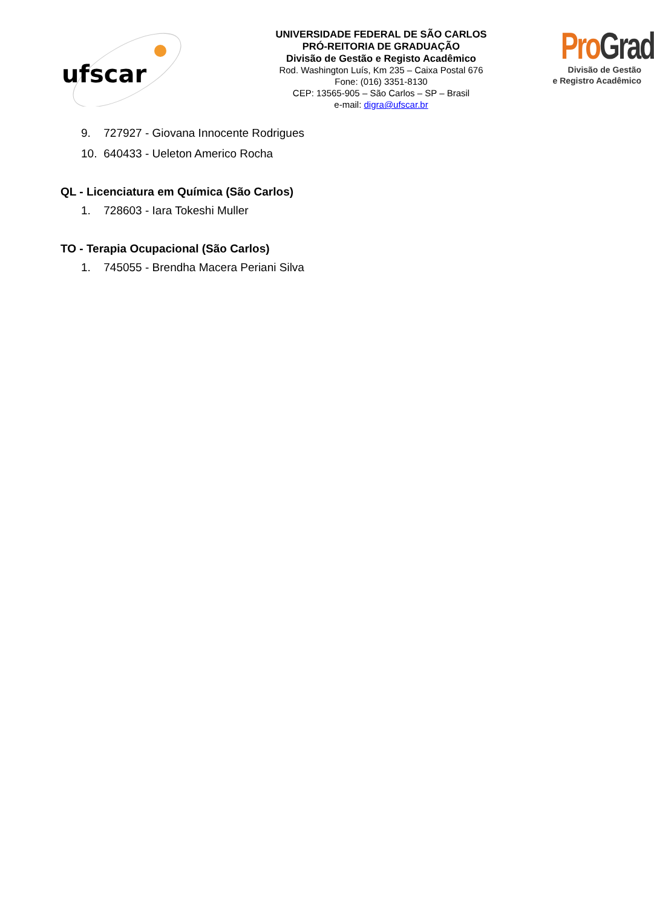ufscar
UNIVERSIDADE FEDERAL DE SÃO CARLOS
PRÓ-REITORIA DE GRADUAÇÃO
Divisão de Gestão e Registo Acadêmico
Rod. Washington Luís, Km 235 – Caixa Postal 676
Fone: (016) 3351-8130
CEP: 13565-905 – São Carlos – SP – Brasil
e-mail: digra@ufscar.br
Pro Grad
Divisão de Gestão
e Registro Acadêmico
9. 727927 - Giovana Innocente Rodrigues
10. 640433 - Ueleton Americo Rocha
QL - Licenciatura em Química (São Carlos)
1. 728603 - Iara Tokeshi Muller
TO - Terapia Ocupacional (São Carlos)
1. 745055 - Brendha Macera Periani Silva